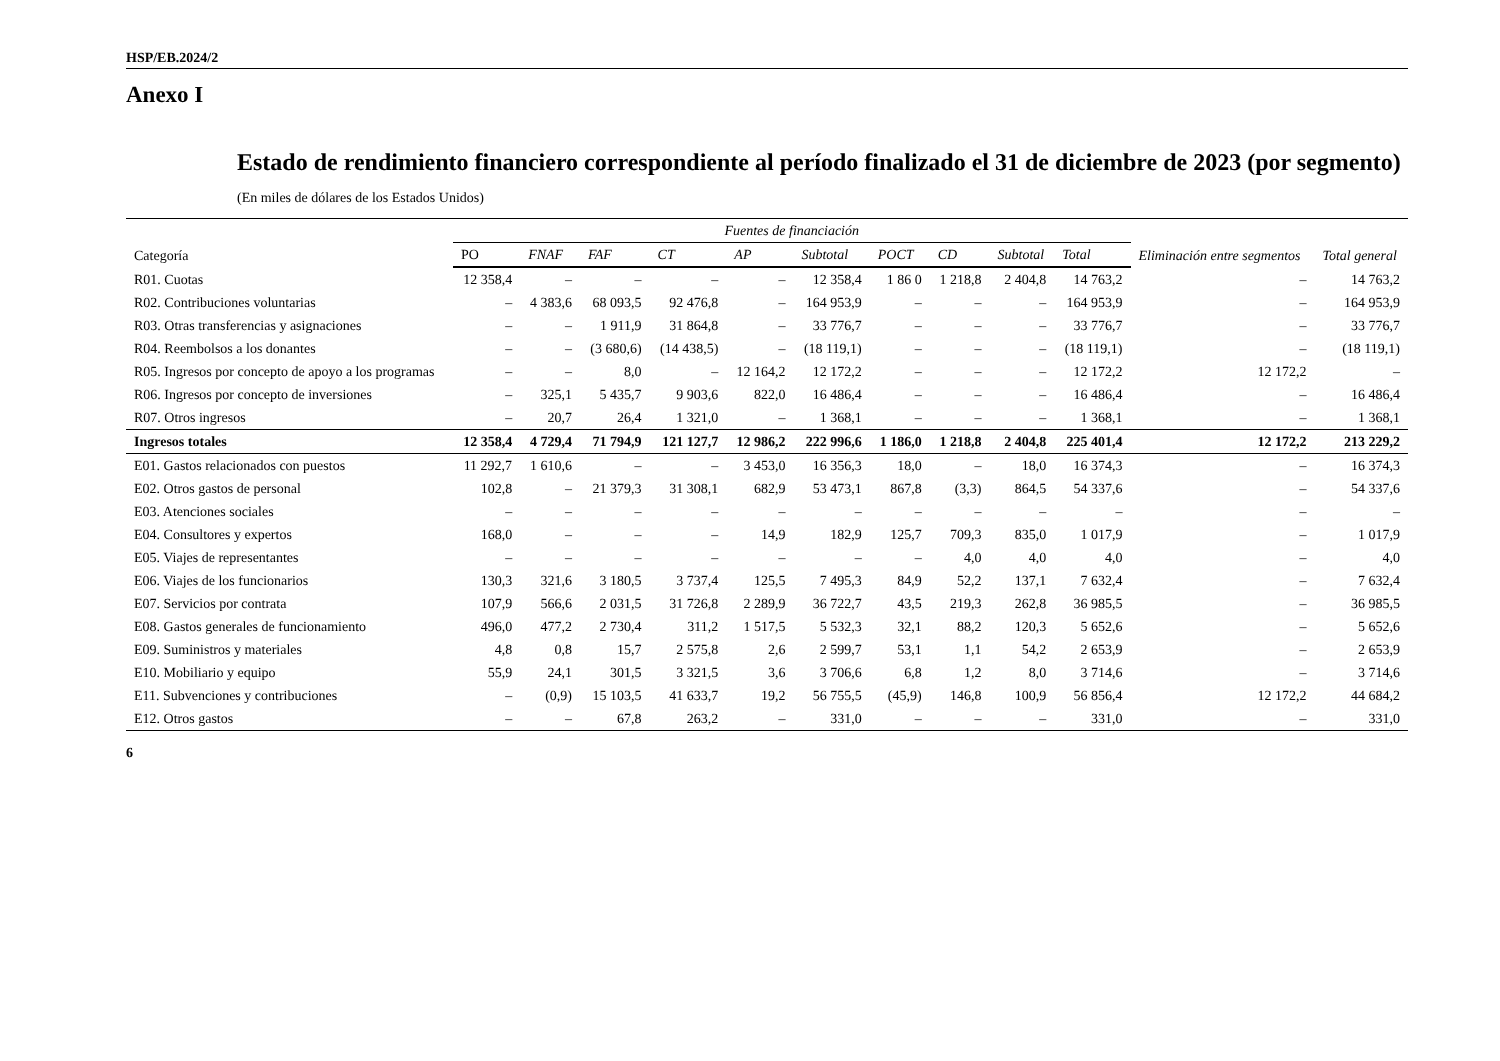HSP/EB.2024/2
Anexo I
Estado de rendimiento financiero correspondiente al período finalizado el 31 de diciembre de 2023 (por segmento)
(En miles de dólares de los Estados Unidos)
| Categoría | Fuentes de financiación | | | | | | | | | | Eliminación entre segmentos | Total general |
| --- | --- | --- | --- | --- | --- | --- | --- | --- | --- | --- | --- | --- |
| | PO | FNAF | FAF | CT | AP | Subtotal | POCT | CD | Subtotal | Total | | |
| R01. Cuotas | 12 358,4 | – | – | – | – | 12 358,4 | 1 86 0 | 1 218,8 | 2 404,8 | 14 763,2 | – | 14 763,2 |
| R02. Contribuciones voluntarias | – | 4 383,6 | 68 093,5 | 92 476,8 | – | 164 953,9 | – | – | – | 164 953,9 | – | 164 953,9 |
| R03. Otras transferencias y asignaciones | – | – | 1 911,9 | 31 864,8 | – | 33 776,7 | – | – | – | 33 776,7 | – | 33 776,7 |
| R04. Reembolsos a los donantes | – | – | (3 680,6) | (14 438,5) | – | (18 119,1) | – | – | – | (18 119,1) | – | (18 119,1) |
| R05. Ingresos por concepto de apoyo a los programas | – | – | 8,0 | – | 12 164,2 | 12 172,2 | – | – | – | 12 172,2 | 12 172,2 | – |
| R06. Ingresos por concepto de inversiones | – | 325,1 | 5 435,7 | 9 903,6 | 822,0 | 16 486,4 | – | – | – | 16 486,4 | – | 16 486,4 |
| R07. Otros ingresos | – | 20,7 | 26,4 | 1 321,0 | – | 1 368,1 | – | – | – | 1 368,1 | – | 1 368,1 |
| Ingresos totales | 12 358,4 | 4 729,4 | 71 794,9 | 121 127,7 | 12 986,2 | 222 996,6 | 1 186,0 | 1 218,8 | 2 404,8 | 225 401,4 | 12 172,2 | 213 229,2 |
| E01. Gastos relacionados con puestos | 11 292,7 | 1 610,6 | – | – | 3 453,0 | 16 356,3 | 18,0 | – | 18,0 | 16 374,3 | – | 16 374,3 |
| E02. Otros gastos de personal | 102,8 | – | 21 379,3 | 31 308,1 | 682,9 | 53 473,1 | 867,8 | (3,3) | 864,5 | 54 337,6 | – | 54 337,6 |
| E03. Atenciones sociales | – | – | – | – | – | – | – | – | – | – | – | – |
| E04. Consultores y expertos | 168,0 | – | – | – | 14,9 | 182,9 | 125,7 | 709,3 | 835,0 | 1 017,9 | – | 1 017,9 |
| E05. Viajes de representantes | – | – | – | – | – | – | – | 4,0 | 4,0 | 4,0 | – | 4,0 |
| E06. Viajes de los funcionarios | 130,3 | 321,6 | 3 180,5 | 3 737,4 | 125,5 | 7 495,3 | 84,9 | 52,2 | 137,1 | 7 632,4 | – | 7 632,4 |
| E07. Servicios por contrata | 107,9 | 566,6 | 2 031,5 | 31 726,8 | 2 289,9 | 36 722,7 | 43,5 | 219,3 | 262,8 | 36 985,5 | – | 36 985,5 |
| E08. Gastos generales de funcionamiento | 496,0 | 477,2 | 2 730,4 | 311,2 | 1 517,5 | 5 532,3 | 32,1 | 88,2 | 120,3 | 5 652,6 | – | 5 652,6 |
| E09. Suministros y materiales | 4,8 | 0,8 | 15,7 | 2 575,8 | 2,6 | 2 599,7 | 53,1 | 1,1 | 54,2 | 2 653,9 | – | 2 653,9 |
| E10. Mobiliario y equipo | 55,9 | 24,1 | 301,5 | 3 321,5 | 3,6 | 3 706,6 | 6,8 | 1,2 | 8,0 | 3 714,6 | – | 3 714,6 |
| E11. Subvenciones y contribuciones | – | (0,9) | 15 103,5 | 41 633,7 | 19,2 | 56 755,5 | (45,9) | 146,8 | 100,9 | 56 856,4 | 12 172,2 | 44 684,2 |
| E12. Otros gastos | – | – | 67,8 | 263,2 | – | 331,0 | – | – | – | 331,0 | – | 331,0 |
6